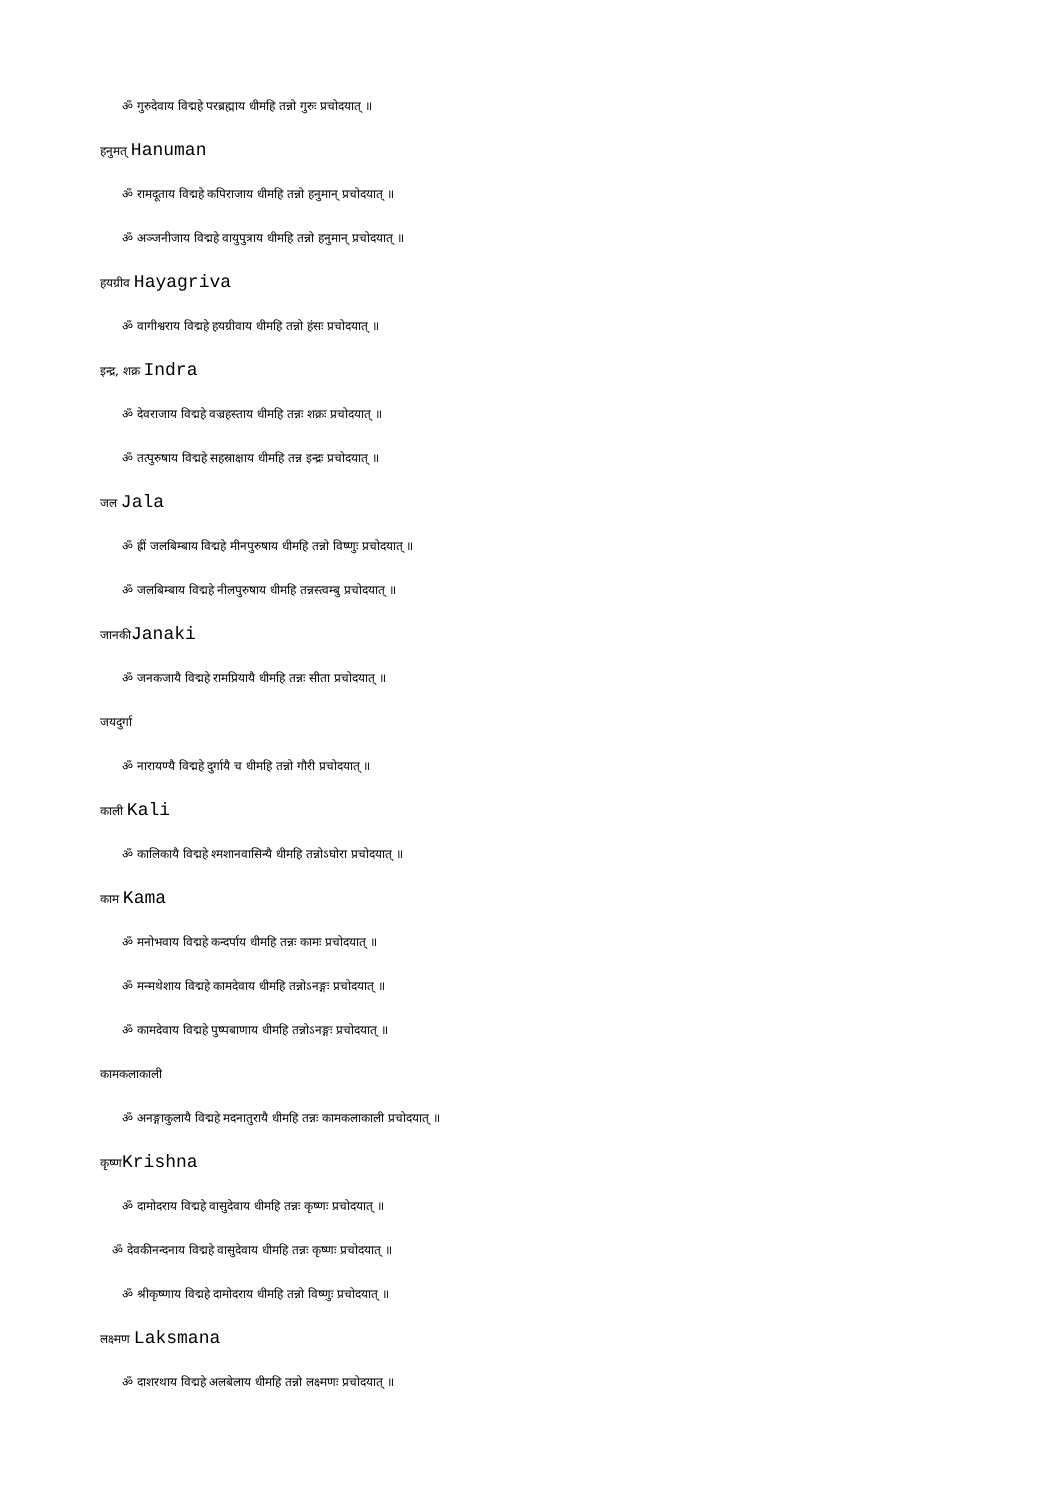ॐ गुरुदेवाय विद्महे परब्रह्माय धीमहि तन्नो गुरुः प्रचोदयात् ॥
हनुमत् Hanuman
ॐ रामदूताय विद्महे कपिराजाय धीमहि तन्नो हनुमान् प्रचोदयात् ॥
ॐ अञ्जनीजाय विद्महे वायुपुत्राय धीमहि तन्नो हनुमान् प्रचोदयात् ॥
हयग्रीव Hayagriva
ॐ वागीश्वराय विद्महे हयग्रीवाय धीमहि तन्नो हंसः प्रचोदयात् ॥
इन्द्र, शक्र Indra
ॐ देवराजाय विद्महे वज्रहस्ताय धीमहि तन्नः शक्रः प्रचोदयात् ॥
ॐ तत्पुरुषाय विद्महे सहस्राक्षाय धीमहि तन्न इन्द्रः प्रचोदयात् ॥
जल Jala
ॐ ह्रीं जलबिम्बाय विद्महे मीनपुरुषाय धीमहि तन्नो विष्णुः प्रचोदयात् ॥
ॐ जलबिम्बाय विद्महे नीलपुरुषाय धीमहि तन्नस्त्वम्बु प्रचोदयात् ॥
जानकीJanaki
ॐ जनकजायै विद्महे रामप्रियायै धीमहि तन्नः सीता प्रचोदयात् ॥
जयदुर्गा
ॐ नारायण्यै विद्महे दुर्गायै च धीमहि तन्नो गौरी प्रचोदयात् ॥
काली Kali
ॐ कालिकायै विद्महे श्मशानवासिन्यै धीमहि तन्नोऽघोरा प्रचोदयात् ॥
काम Kama
ॐ मनोभवाय विद्महे कन्दर्पाय धीमहि तन्नः कामः प्रचोदयात् ॥
ॐ मन्मथेशाय विद्महे कामदेवाय धीमहि तन्नोऽनङ्गः प्रचोदयात् ॥
ॐ कामदेवाय विद्महे पुष्पबाणाय धीमहि तन्नोऽनङ्गः प्रचोदयात् ॥
कामकलाकाली
ॐ अनङ्गाकुलायै विद्महे मदनातुरायै धीमहि तन्नः कामकलाकाली प्रचोदयात् ॥
कृष्णKrishna
ॐ दामोदराय विद्महे वासुदेवाय धीमहि तन्नः कृष्णः प्रचोदयात् ॥
ॐ देवकीनन्दनाय विद्महे वासुदेवाय धीमहि तन्नः कृष्णः प्रचोदयात् ॥
ॐ श्रीकृष्णाय विद्महे दामोदराय धीमहि तन्नो विष्णुः प्रचोदयात् ॥
लक्ष्मण Laksmana
ॐ दाशरथाय विद्महे अलबेलाय धीमहि तन्नो लक्ष्मणः प्रचोदयात् ॥